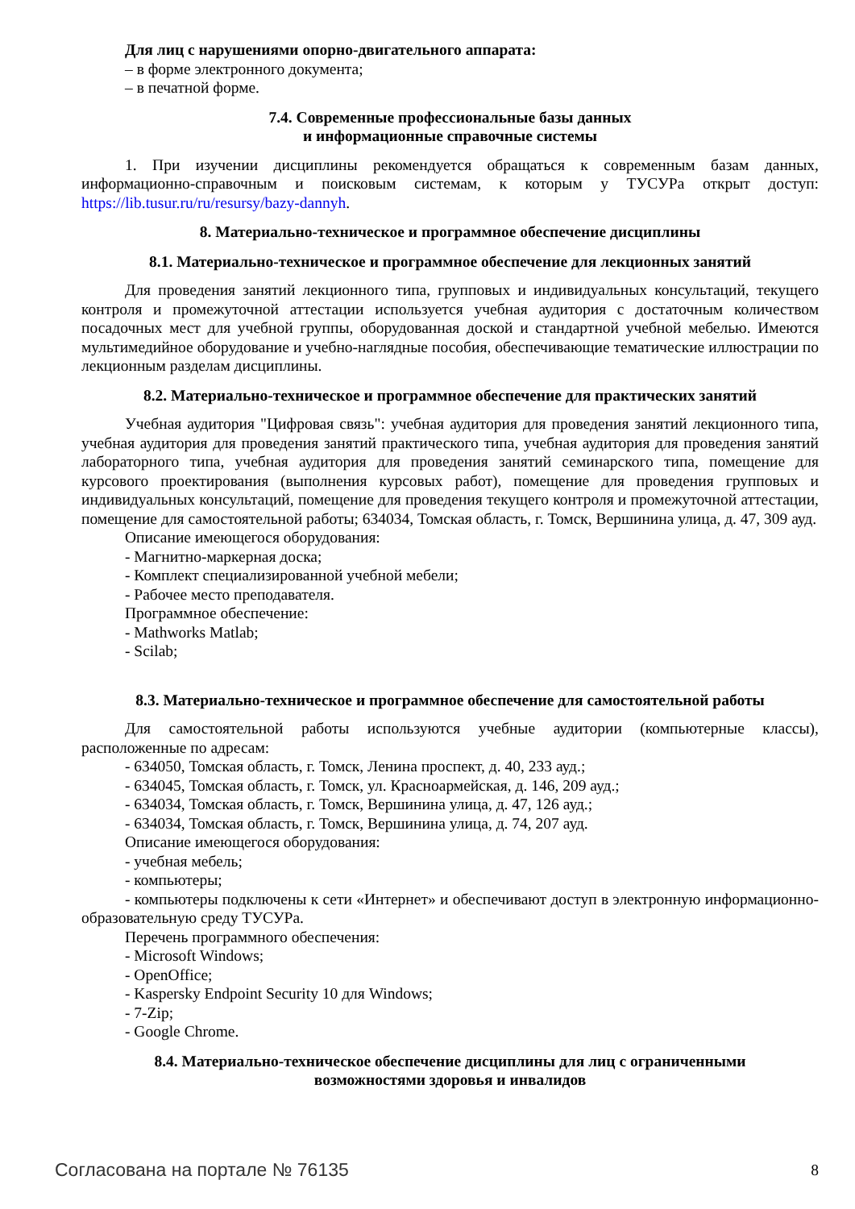Для лиц с нарушениями опорно-двигательного аппарата:
– в форме электронного документа;
– в печатной форме.
7.4. Современные профессиональные базы данных
и информационные справочные системы
1. При изучении дисциплины рекомендуется обращаться к современным базам данных, информационно-справочным и поисковым системам, к которым у ТУСУРа открыт доступ: https://lib.tusur.ru/ru/resursy/bazy-dannyh.
8. Материально-техническое и программное обеспечение дисциплины
8.1. Материально-техническое и программное обеспечение для лекционных занятий
Для проведения занятий лекционного типа, групповых и индивидуальных консультаций, текущего контроля и промежуточной аттестации используется учебная аудитория с достаточным количеством посадочных мест для учебной группы, оборудованная доской и стандартной учебной мебелью. Имеются мультимедийное оборудование и учебно-наглядные пособия, обеспечивающие тематические иллюстрации по лекционным разделам дисциплины.
8.2. Материально-техническое и программное обеспечение для практических занятий
Учебная аудитория "Цифровая связь": учебная аудитория для проведения занятий лекционного типа, учебная аудитория для проведения занятий практического типа, учебная аудитория для проведения занятий лабораторного типа, учебная аудитория для проведения занятий семинарского типа, помещение для курсового проектирования (выполнения курсовых работ), помещение для проведения групповых и индивидуальных консультаций, помещение для проведения текущего контроля и промежуточной аттестации, помещение для самостоятельной работы; 634034, Томская область, г. Томск, Вершинина улица, д. 47, 309 ауд.
Описание имеющегося оборудования:
- Магнитно-маркерная доска;
- Комплект специализированной учебной мебели;
- Рабочее место преподавателя.
Программное обеспечение:
- Mathworks Matlab;
- Scilab;
8.3. Материально-техническое и программное обеспечение для самостоятельной работы
Для самостоятельной работы используются учебные аудитории (компьютерные классы), расположенные по адресам:
- 634050, Томская область, г. Томск, Ленина проспект, д. 40, 233 ауд.;
- 634045, Томская область, г. Томск, ул. Красноармейская, д. 146, 209 ауд.;
- 634034, Томская область, г. Томск, Вершинина улица, д. 47, 126 ауд.;
- 634034, Томская область, г. Томск, Вершинина улица, д. 74, 207 ауд.
Описание имеющегося оборудования:
- учебная мебель;
- компьютеры;
- компьютеры подключены к сети «Интернет» и обеспечивают доступ в электронную информационно-образовательную среду ТУСУРа.
Перечень программного обеспечения:
- Microsoft Windows;
- OpenOffice;
- Kaspersky Endpoint Security 10 для Windows;
- 7-Zip;
- Google Chrome.
8.4. Материально-техническое обеспечение дисциплины для лиц с ограниченными
возможностями здоровья и инвалидов
Согласована на портале № 76135 8